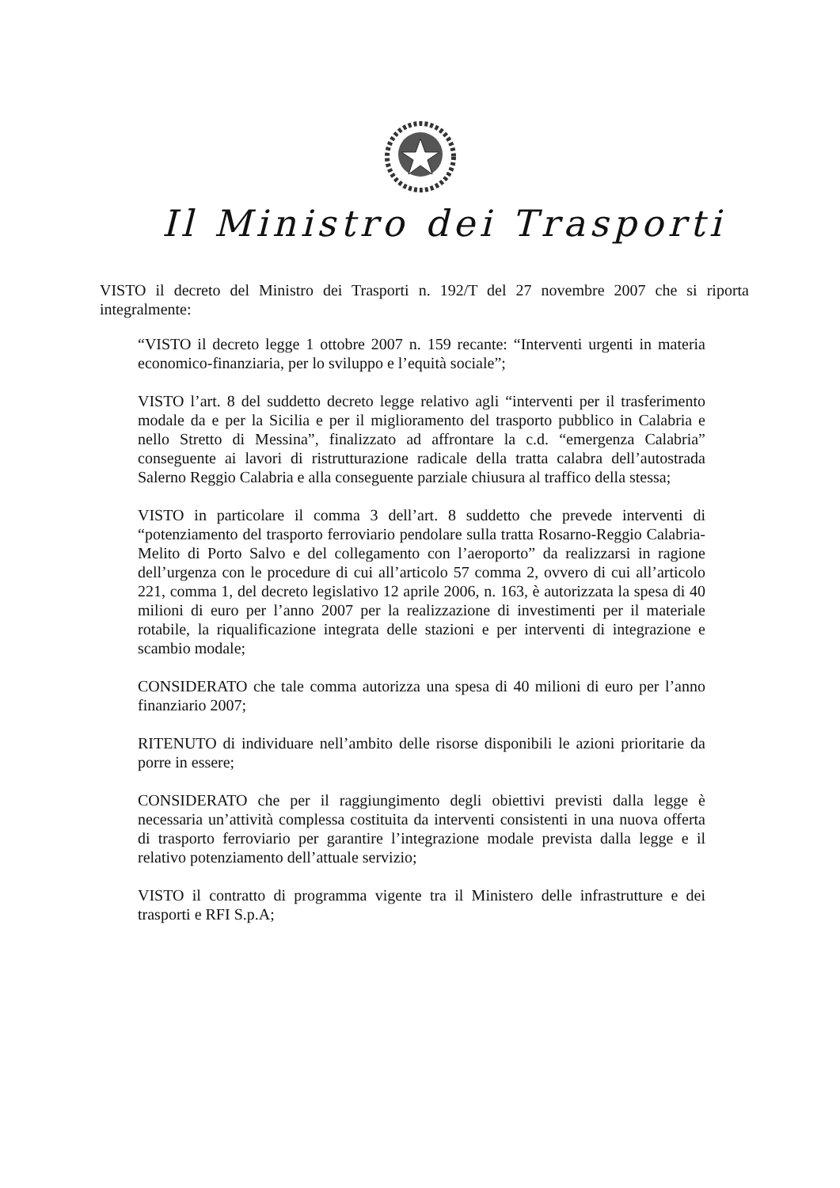Il Ministro dei Trasporti
VISTO il decreto del Ministro dei Trasporti n. 192/T del 27 novembre 2007 che si riporta integralmente:
“VISTO il decreto legge 1 ottobre 2007 n. 159 recante: “Interventi urgenti in materia economico-finanziaria, per lo sviluppo e l’equità sociale”;
VISTO l’art. 8 del suddetto decreto legge relativo agli “interventi per il trasferimento modale da e per la Sicilia e per il miglioramento del trasporto pubblico in Calabria e nello Stretto di Messina”, finalizzato ad affrontare la c.d. “emergenza Calabria” conseguente ai lavori di ristrutturazione radicale della tratta calabra dell’autostrada Salerno Reggio Calabria e alla conseguente parziale chiusura al traffico della stessa;
VISTO in particolare il comma 3 dell’art. 8 suddetto che prevede interventi di “potenziamento del trasporto ferroviario pendolare sulla tratta Rosarno-Reggio Calabria-Melito di Porto Salvo e del collegamento con l’aeroporto” da realizzarsi in ragione dell’urgenza con le procedure di cui all’articolo 57 comma 2, ovvero di cui all’articolo 221, comma 1, del decreto legislativo 12 aprile 2006, n. 163, è autorizzata la spesa di 40 milioni di euro per l’anno 2007 per la realizzazione di investimenti per il materiale rotabile, la riqualificazione integrata delle stazioni e per interventi di integrazione e scambio modale;
CONSIDERATO che tale comma autorizza una spesa di 40 milioni di euro per l’anno finanziario 2007;
RITENUTO di individuare nell’ambito delle risorse disponibili le azioni prioritarie da porre in essere;
CONSIDERATO che per il raggiungimento degli obiettivi previsti dalla legge è necessaria un’attività complessa costituita da interventi consistenti in una nuova offerta di trasporto ferroviario per garantire l’integrazione modale prevista dalla legge e il relativo potenziamento dell’attuale servizio;
VISTO il contratto di programma vigente tra il Ministero delle infrastrutture e dei trasporti e RFI S.p.A;